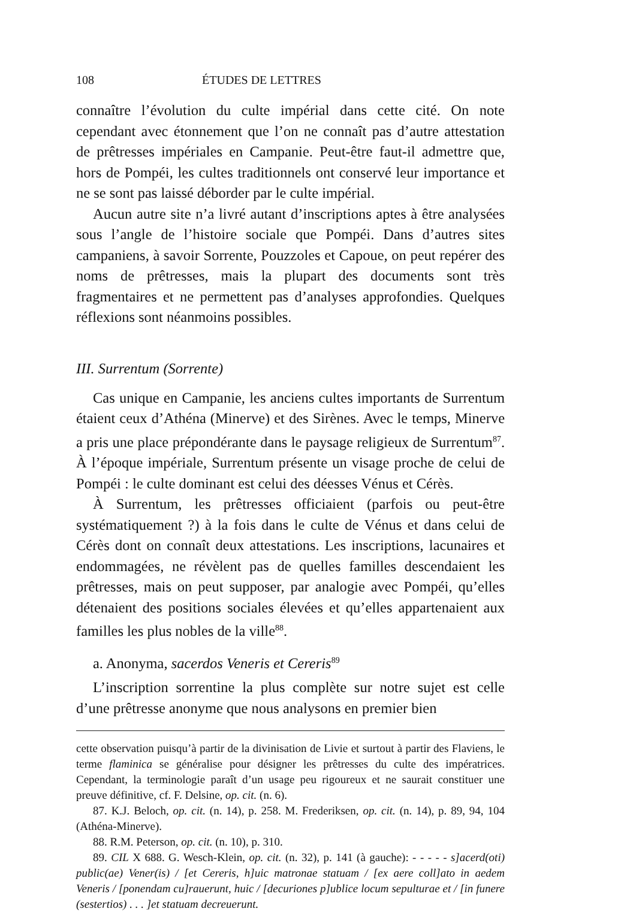108 ÉTUDES DE LETTRES
connaître l’évolution du culte impérial dans cette cité. On note cependant avec étonnement que l’on ne connaît pas d’autre attestation de prêtresses impériales en Campanie. Peut-être faut-il admettre que, hors de Pompéi, les cultes traditionnels ont conservé leur importance et ne se sont pas laissé déborder par le culte impérial.
Aucun autre site n’a livré autant d’inscriptions aptes à être analysées sous l’angle de l’histoire sociale que Pompéi. Dans d’autres sites campaniens, à savoir Sorrente, Pouzzoles et Capoue, on peut repérer des noms de prêtresses, mais la plupart des documents sont très fragmentaires et ne permettent pas d’analyses approfondies. Quelques réflexions sont néanmoins possibles.
III. Surrentum (Sorrente)
Cas unique en Campanie, les anciens cultes importants de Surrentum étaient ceux d’Athéna (Minerve) et des Sirènes. Avec le temps, Minerve a pris une place prépondérante dans le paysage religieux de Surrentum<sup>87</sup>. À l’époque impériale, Surrentum présente un visage proche de celui de Pompéi : le culte dominant est celui des déesses Vénus et Cérès.
À Surrentum, les prêtresses officiaient (parfois ou peut-être systématiquement ?) à la fois dans le culte de Vénus et dans celui de Cérès dont on connaît deux attestations. Les inscriptions, lacunaires et endommagées, ne révèlent pas de quelles familles descendaient les prêtresses, mais on peut supposer, par analogie avec Pompéi, qu’elles détenaient des positions sociales élevées et qu’elles appartenaient aux familles les plus nobles de la ville<sup>88</sup>.
a. Anonyma, sacerdos Veneris et Cereris<sup>89</sup>
L’inscription sorrentine la plus complète sur notre sujet est celle d’une prêtresse anonyme que nous analysons en premier bien
cette observation puisqu’à partir de la divinisation de Livie et surtout à partir des Flaviens, le terme flaminica se généralise pour désigner les prêtresses du culte des impératrices. Cependant, la terminologie paraît d’un usage peu rigoureux et ne saurait constituer une preuve définitive, cf. F. Delsine, op. cit. (n. 6).
87. K.J. Beloch, op. cit. (n. 14), p. 258. M. Frederiksen, op. cit. (n. 14), p. 89, 94, 104 (Athéna-Minerve).
88. R.M. Peterson, op. cit. (n. 10), p. 310.
89. CIL X 688. G. Wesch-Klein, op. cit. (n. 32), p. 141 (à gauche): - - - - - s]acerd(oti) public(ae) Vener(is) / [et Cereris, h]uic matronae statuam / [ex aere coll]ato in aedem Veneris / [ponendam cu]rauerunt, huic / [decuriones p]ublice locum sepulturae et / [in funere (sestertios) . . . ]et statuam decreuerunt.